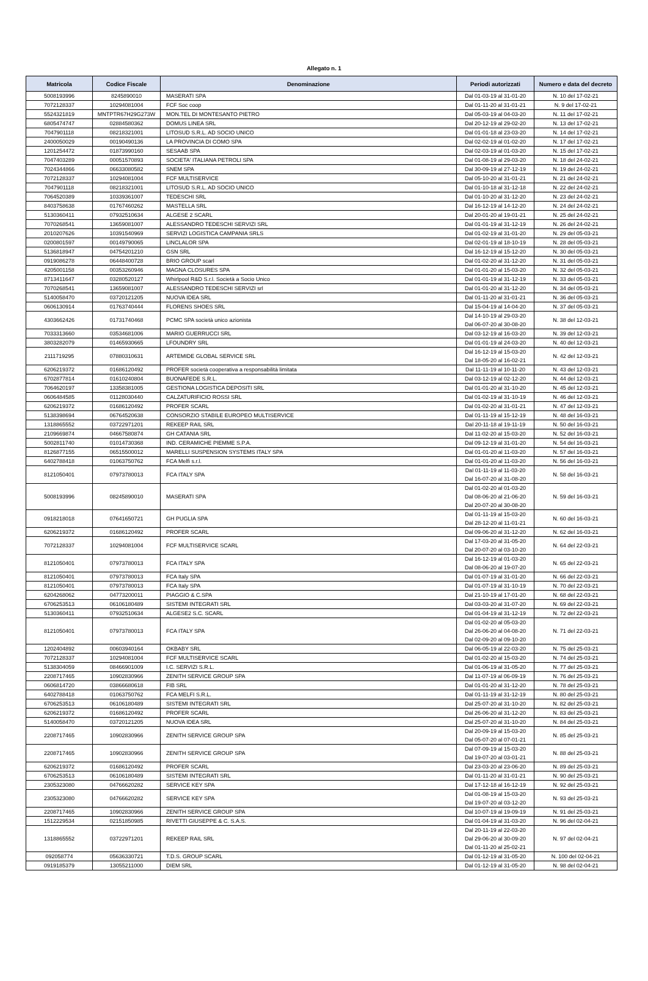Allegato n. 1
| Matricola | Codice Fiscale | Denominazione | Periodi autorizzati | Numero e data del decreto |
| --- | --- | --- | --- | --- |
| 5008193996 | 8245890010 | MASERATI SPA | Dal 01-03-19 al 31-01-20 | N. 10 del 17-02-21 |
| 7072128337 | 10294081004 | FCF Soc coop | Dal 01-11-20 al 31-01-21 | N. 9 del 17-02-21 |
| 5524321819 | MNTPTR67H29G273W | MON.TEL DI MONTESANTO PIETRO | Dal 05-03-19 al 04-03-20 | N. 11 del 17-02-21 |
| 6805474747 | 02884580362 | DOMUS LINEA SRL | Dal 20-12-19 al 29-02-20 | N. 13 del 17-02-21 |
| 7047901118 | 08218321001 | LITOSUD S.R.L. AD SOCIO UNICO | Dal 01-01-18 al 23-03-20 | N. 14 del 17-02-21 |
| 2400050029 | 00190490136 | LA PROVINCIA DI COMO SPA | Dal 02-02-19 al 01-02-20 | N. 17 del 17-02-21 |
| 1201254472 | 01873990160 | SESAAB SPA | Dal 02-03-19 al 01-03-20 | N. 15 del 17-02-21 |
| 7047403289 | 00051570893 | SOCIETA' ITALIANA PETROLI SPA | Dal 01-08-19 al 29-03-20 | N. 18 del 24-02-21 |
| 7024344866 | 06633080582 | SNEM SPA | Dal 30-09-19 al 27-12-19 | N. 19 del 24-02-21 |
| 7072128337 | 10294081004 | FCF MULTISERVICE | Dal 05-10-20 al 31-01-21 | N. 21 del 24-02-21 |
| 7047901118 | 08218321001 | LITOSUD S.R.L. AD SOCIO UNICO | Dal 01-10-18 al 31-12-18 | N. 22 del 24-02-21 |
| 7064520389 | 10339361007 | TEDESCHI SRL | Dal 01-10-20 al 31-12-20 | N. 23 del 24-02-21 |
| 8403758638 | 01767460262 | MASTELLA SRL | Dal 16-12-19 al 14-12-20 | N. 24 del 24-02-21 |
| 5130360411 | 07932510634 | ALGESE 2 SCARL | Dal 20-01-20 al 19-01-21 | N. 25 del 24-02-21 |
| 7070268541 | 13659081007 | ALESSANDRO TEDESCHI SERVIZI SRL | Dal 01-01-19 al 31-12-19 | N. 26 del 24-02-21 |
| 2010207626 | 10391540969 | SERVIZI LOGISTICA CAMPANIA SRLS | Dal 01-02-19 al 31-01-20 | N. 29 del 05-03-21 |
| 0200801597 | 00149790065 | LINCLALOR SPA | Dal 02-01-19 al 18-10-19 | N. 28 del 05-03-21 |
| 5136818947 | 04754201210 | GSN SRL | Dal 16-12-19 al 15-12-20 | N. 30 del 05-03-21 |
| 0919086278 | 06448400728 | BRIO GROUP scarl | Dal 01-02-20 al 31-12-20 | N. 31 del 05-03-21 |
| 4205001158 | 00353260946 | MAGNA CLOSURES SPA | Dal 01-01-20 al 15-03-20 | N. 32 del 05-03-21 |
| 8713411647 | 03280520127 | Whirlpool R&D S.r.l. Società a Socio Unico | Dal 01-01-19 al 31-12-19 | N. 33 del 05-03-21 |
| 7070268541 | 13659081007 | ALESSANDRO TEDESCHI SERVIZI srl | Dal 01-01-20 al 31-12-20 | N. 34 del 05-03-21 |
| 5140058470 | 03720121205 | NUOVA IDEA SRL | Dal 01-11-20 al 31-01-21 | N. 36 del 05-03-21 |
| 0606130914 | 01763740444 | FLORENS SHOES SRL | Dal 15-04-19 al 14-04-20 | N. 37 del 05-03-21 |
| 4303662426 | 01731740468 | PCMC SPA società unico azionista | Dal 14-10-19 al 29-03-20 Dal 06-07-20 al 30-08-20 | N. 38 del 12-03-21 |
| 7033313660 | 03534681006 | MARIO GUERRUCCI SRL | Dal 03-12-19 al 16-03-20 | N. 39 del 12-03-21 |
| 3803282079 | 01465930665 | LFOUNDRY SRL | Dal 01-01-19 al 24-03-20 | N. 40 del 12-03-21 |
| 2111719295 | 07880310631 | ARTEMIDE GLOBAL SERVICE SRL | Dal 16-12-19 al 15-03-20 Dal 18-05-20 al 16-02-21 | N. 42 del 12-03-21 |
| 6206219372 | 01686120492 | PROFER società cooperativa a responsabilità limitata | Dal 11-11-19 al 10-11-20 | N. 43 del 12-03-21 |
| 6702877814 | 01610240804 | BUONAFEDE S.R.L. | Dal 03-12-19 al 02-12-20 | N. 44 del 12-03-21 |
| 7064620197 | 13358381005 | GESTIONA LOGISTICA DEPOSITI SRL | Dal 01-01-20 al 31-10-20 | N. 45 del 12-03-21 |
| 0606484585 | 01128030440 | CALZATURIFICIO ROSSI SRL | Dal 01-02-19 al 31-10-19 | N. 46 del 12-03-21 |
| 6206219372 | 01686120492 | PROFER SCARL | Dal 01-02-20 al 31-01-21 | N. 47 del 12-03-21 |
| 5138398694 | 06764520638 | CONSORZIO STABILE EUROPEO MULTISERVICE | Dal 01-11-19 al 15-12-19 | N. 48 del 16-03-21 |
| 1318865552 | 03722971201 | REKEEP RAIL SRL | Dal 20-11-18 al 19-11-19 | N. 50 del 16-03-21 |
| 2109669874 | 04667580874 | GH CATANIA SRL | Dal 11-02-20 al 15-03-20 | N. 52 del 16-03-21 |
| 5002811740 | 01014730368 | IND. CERAMICHE PIEMME S.P.A. | Dal 09-12-19 al 31-01-20 | N. 54 del 16-03-21 |
| 8126877155 | 06515500012 | MARELLI SUSPENSION SYSTEMS ITALY SPA | Dal 01-01-20 al 11-03-20 | N. 57 del 16-03-21 |
| 6402788418 | 01063750762 | FCA Melfi s.r.l. | Dal 01-01-20 al 11-03-20 | N. 56 del 16-03-21 |
| 8121050401 | 07973780013 | FCA ITALY SPA | Dal 01-11-19 al 11-03-20 Dal 16-07-20 al 31-08-20 | N. 58 del 16-03-21 |
| 5008193996 | 08245890010 | MASERATI SPA | Dal 01-02-20 al 01-03-20 Dal 08-06-20 al 21-06-20 Dal 20-07-20 al 30-08-20 | N. 59 del 16-03-21 |
| 0918218018 | 07641650721 | GH PUGLIA SPA | Dal 01-11-19 al 15-03-20 Dal 28-12-20 al 11-01-21 | N. 60 del 16-03-21 |
| 6206219372 | 01686120492 | PROFER SCARL | Dal 09-06-20 al 31-12-20 | N. 62 del 16-03-21 |
| 7072128337 | 10294081004 | FCF MULTISERVICE SCARL | Dal 17-03-20 al 31-05-20 Dal 20-07-20 al 03-10-20 | N. 64 del 22-03-21 |
| 8121050401 | 07973780013 | FCA ITALY SPA | Dal 16-12-19 al 01-03-20 Dal 08-06-20 al 19-07-20 | N. 65 del 22-03-21 |
| 8121050401 | 07973780013 | FCA Italy SPA | Dal 01-07-19 al 31-01-20 | N. 66 del 22-03-21 |
| 8121050401 | 07973780013 | FCA Italy SPA | Dal 01-07-19 al 31-10-19 | N. 70 del 22-03-21 |
| 6204268062 | 04773200011 | PIAGGIO & C.SPA | Dal 21-10-19 al 17-01-20 | N. 68 del 22-03-21 |
| 6706253513 | 06106180489 | SISTEMI INTEGRATI SRL | Dal 03-03-20 al 31-07-20 | N. 69 del 22-03-21 |
| 5130360411 | 07932510634 | ALGESE2 S.C. SCARL | Dal 01-04-19 al 31-12-19 | N. 72 del 22-03-21 |
| 8121050401 | 07973780013 | FCA ITALY SPA | Dal 01-02-20 al 05-03-20 Dal 26-06-20 al 04-08-20 Dal 02-09-20 al 09-10-20 | N. 71 del 22-03-21 |
| 1202404892 | 00603940164 | OKBABY SRL | Dal 06-05-19 al 22-03-20 | N. 75 del 25-03-21 |
| 7072128337 | 10294081004 | FCF MULTISERVICE SCARL | Dal 01-02-20 al 15-03-20 | N. 74 del 25-03-21 |
| 5138304059 | 08466901009 | I.C. SERVIZI S.R.L. | Dal 01-06-19 al 31-05-20 | N. 77 del 25-03-21 |
| 2208717465 | 10902830966 | ZENITH SERVICE GROUP SPA | Dal 11-07-19 al 06-09-19 | N. 76 del 25-03-21 |
| 0606814720 | 03866680618 | FIB SRL | Dal 01-01-20 al 31-12-20 | N. 78 del 25-03-21 |
| 6402788418 | 01063750762 | FCA MELFI S.R.L. | Dal 01-11-19 al 31-12-19 | N. 80 del 25-03-21 |
| 6706253513 | 06106180489 | SISTEMI INTEGRATI SRL | Dal 25-07-20 al 31-10-20 | N. 82 del 25-03-21 |
| 6206219372 | 01686120492 | PROFER SCARL | Dal 26-06-20 al 31-12-20 | N. 83 del 25-03-21 |
| 5140058470 | 03720121205 | NUOVA IDEA SRL | Dal 25-07-20 al 31-10-20 | N. 84 del 25-03-21 |
| 2208717465 | 10902830966 | ZENITH SERVICE GROUP SPA | Dal 20-09-19 al 15-03-20 Dal 05-07-20 al 07-01-21 | N. 85 del 25-03-21 |
| 2208717465 | 10902830966 | ZENITH SERVICE GROUP SPA | Dal 07-09-19 al 15-03-20 Dal 19-07-20 al 03-01-21 | N. 88 del 25-03-21 |
| 6206219372 | 01686120492 | PROFER SCARL | Dal 23-03-20 al 23-06-20 | N. 89 del 25-03-21 |
| 6706253513 | 06106180489 | SISTEMI INTEGRATI SRL | Dal 01-11-20 al 31-01-21 | N. 90 del 25-03-21 |
| 2305323080 | 04766620282 | SERVICE KEY SPA | Dal 17-12-18 al 16-12-19 | N. 92 del 25-03-21 |
| 2305323080 | 04766620282 | SERVICE KEY SPA | Dal 01-08-19 al 15-03-20 Dal 19-07-20 al 03-12-20 | N. 93 del 25-03-21 |
| 2208717465 | 10902830966 | ZENITH SERVICE GROUP SPA | Dal 10-07-19 al 19-09-19 | N. 91 del 25-03-21 |
| 1512229534 | 02151850985 | RIVETTI GIUSEPPE & C. S.A.S. | Dal 01-04-19 al 31-03-20 | N. 96 del 02-04-21 |
| 1318865552 | 03722971201 | REKEEP RAIL SRL | Dal 20-11-19 al 22-03-20 Dal 29-06-20 al 30-09-20 Dal 01-11-20 al 25-02-21 | N. 97 del 02-04-21 |
| 092058774 | 05636330721 | T.D.S. GROUP SCARL | Dal 01-12-19 al 31-05-20 | N. 100 del 02-04-21 |
| 0919185379 | 13055211000 | DIEM SRL | Dal 01-12-19 al 31-05-20 | N. 98 del 02-04-21 |